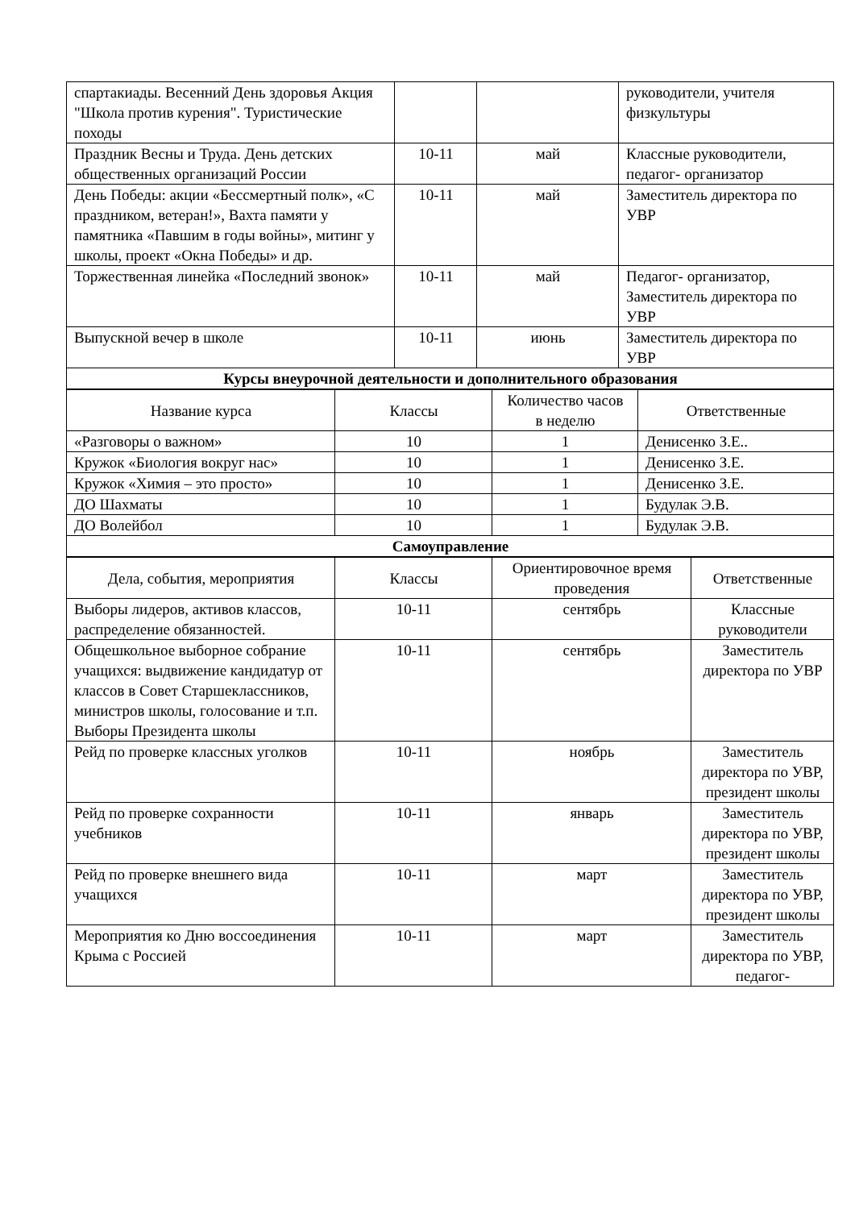| спартакиады. Весенний День здоровья Акция "Школа против курения". Туристические походы | | | руководители, учителя физкультуры |
| Праздник Весны и Труда. День детских общественных организаций России | 10-11 | май | Классные руководители, педагог- организатор |
| День Победы: акции «Бессмертный полк», «С праздником, ветеран!», Вахта памяти у памятника «Павшим в годы войны», митинг у школы, проект «Окна Победы» и др. | 10-11 | май | Заместитель директора по УВР |
| Торжественная линейка «Последний звонок» | 10-11 | май | Педагог- организатор, Заместитель директора по УВР |
| Выпускной вечер в школе | 10-11 | июнь | Заместитель директора по УВР |
| Курсы внеурочной деятельности и дополнительного образования | | | |
| Название курса | Классы | Количество часов в неделю | Ответственные |
| --- | --- | --- | --- |
| «Разговоры о важном» | 10 | 1 | Денисенко З.Е.. |
| Кружок «Биология вокруг нас» | 10 | 1 | Денисенко З.Е. |
| Кружок «Химия – это просто» | 10 | 1 | Денисенко З.Е. |
| ДО Шахматы | 10 | 1 | Будулак Э.В. |
| ДО Волейбол | 10 | 1 | Будулак Э.В. |
| Самоуправление | | | |
| Дела, события, мероприятия | Классы | Ориентировочное время проведения | Ответственные |
| --- | --- | --- | --- |
| Выборы лидеров, активов классов, распределение обязанностей. | 10-11 | сентябрь | Классные руководители |
| Общешкольное выборное собрание учащихся: выдвижение кандидатур от классов в Совет Старшеклассников, министров школы, голосование и т.п. Выборы Президента школы | 10-11 | сентябрь | Заместитель директора по УВР |
| Рейд по проверке классных уголков | 10-11 | ноябрь | Заместитель директора по УВР, президент школы |
| Рейд по проверке сохранности учебников | 10-11 | январь | Заместитель директора по УВР, президент школы |
| Рейд по проверке внешнего вида учащихся | 10-11 | март | Заместитель директора по УВР, президент школы |
| Мероприятия ко Дню воссоединения Крыма с Россией | 10-11 | март | Заместитель директора по УВР, педагог- |